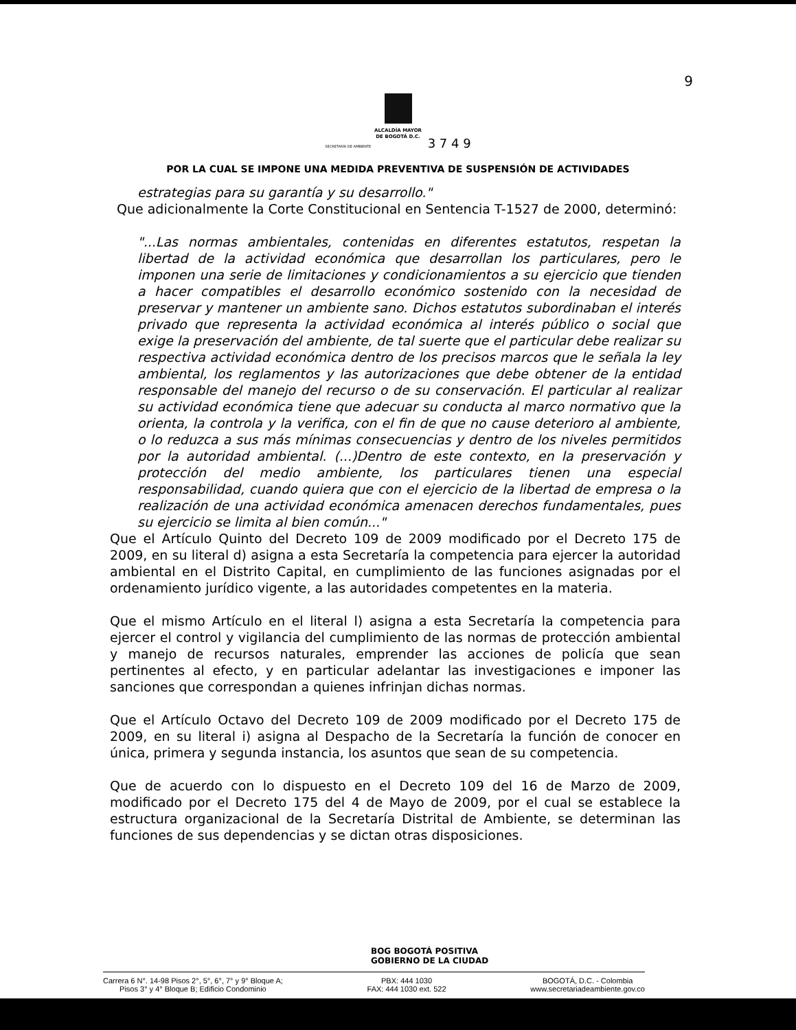9
ALCALDÍA MAYOR
DE BOGOTÁ D.C.
SECRETARÍA DE AMBIENTE 3 7 4 9
POR LA CUAL SE IMPONE UNA MEDIDA PREVENTIVA DE SUSPENSIÓN DE ACTIVIDADES
estrategias para su garantía y su desarrollo."
Que adicionalmente la Corte Constitucional en Sentencia T-1527 de 2000, determinó:
"...Las normas ambientales, contenidas en diferentes estatutos, respetan la libertad de la actividad económica que desarrollan los particulares, pero le imponen una serie de limitaciones y condicionamientos a su ejercicio que tienden a hacer compatibles el desarrollo económico sostenido con la necesidad de preservar y mantener un ambiente sano. Dichos estatutos subordinaban el interés privado que representa la actividad económica al interés público o social que exige la preservación del ambiente, de tal suerte que el particular debe realizar su respectiva actividad económica dentro de los precisos marcos que le señala la ley ambiental, los reglamentos y las autorizaciones que debe obtener de la entidad responsable del manejo del recurso o de su conservación. El particular al realizar su actividad económica tiene que adecuar su conducta al marco normativo que la orienta, la controla y la verifica, con el fin de que no cause deterioro al ambiente, o lo reduzca a sus más mínimas consecuencias y dentro de los niveles permitidos por la autoridad ambiental. (...)Dentro de este contexto, en la preservación y protección del medio ambiente, los particulares tienen una especial responsabilidad, cuando quiera que con el ejercicio de la libertad de empresa o la realización de una actividad económica amenacen derechos fundamentales, pues su ejercicio se limita al bien común..."
Que el Artículo Quinto del Decreto 109 de 2009 modificado por el Decreto 175 de 2009, en su literal d) asigna a esta Secretaría la competencia para ejercer la autoridad ambiental en el Distrito Capital, en cumplimiento de las funciones asignadas por el ordenamiento jurídico vigente, a las autoridades competentes en la materia.
Que el mismo Artículo en el literal l) asigna a esta Secretaría la competencia para ejercer el control y vigilancia del cumplimiento de las normas de protección ambiental y manejo de recursos naturales, emprender las acciones de policía que sean pertinentes al efecto, y en particular adelantar las investigaciones e imponer las sanciones que correspondan a quienes infrinjan dichas normas.
Que el Artículo Octavo del Decreto 109 de 2009 modificado por el Decreto 175 de 2009, en su literal i) asigna al Despacho de la Secretaría la función de conocer en única, primera y segunda instancia, los asuntos que sean de su competencia.
Que de acuerdo con lo dispuesto en el Decreto 109 del 16 de Marzo de 2009, modificado por el Decreto 175 del 4 de Mayo de 2009, por el cual se establece la estructura organizacional de la Secretaría Distrital de Ambiente, se determinan las funciones de sus dependencias y se dictan otras disposiciones.
BOG BOGOTÁ POSITIVA
GOBIERNO DE LA CIUDAD
Carrera 6 N°. 14-98 Pisos 2°, 5°, 6°, 7° y 9° Bloque A;
Pisos 3° y 4° Bloque B; Edificio Condominio
PBX: 444 1030
FAX: 444 1030 ext. 522
BOGOTÁ, D.C. - Colombia
www.secretariadeambiente.gov.co